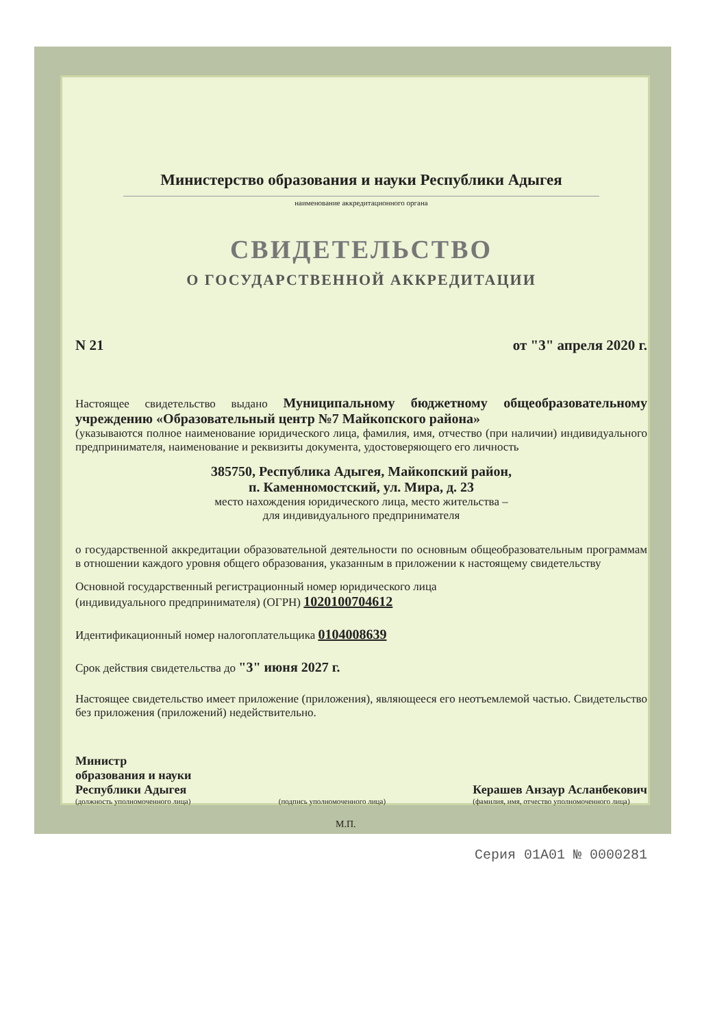Министерство образования и науки Республики Адыгея
наименование аккредитационного органа
СВИДЕТЕЛЬСТВО
О ГОСУДАРСТВЕННОЙ АККРЕДИТАЦИИ
N 21 от "3" апреля 2020 г.
Настоящее свидетельство выдано Муниципальному бюджетному общеобразовательному учреждению «Образовательный центр №7 Майкопского района»
(указываются полное наименование юридического лица, фамилия, имя, отчество (при наличии) индивидуального предпринимателя, наименование и реквизиты документа, удостоверяющего его личность
385750, Республика Адыгея, Майкопский район,
п. Каменномостский, ул. Мира, д. 23
место нахождения юридического лица, место жительства –
для индивидуального предпринимателя
о государственной аккредитации образовательной деятельности по основным общеобразовательным программам в отношении каждого уровня общего образования, указанным в приложении к настоящему свидетельству
Основной государственный регистрационный номер юридического лица
(индивидуального предпринимателя) (ОГРН) 1020100704612
Идентификационный номер налогоплательщика 0104008639
Срок действия свидетельства до "3" июня 2027 г.
Настоящее свидетельство имеет приложение (приложения), являющееся его неотъемлемой частью. Свидетельство без приложения (приложений) недействительно.
Министр
образования и науки
Республики Адыгея
(должность уполномоченного лица)
(подпись уполномоченного лица)
Керашев Анзаур Асланбекович
(фамилия, имя, отчество уполномоченного лица)
М.П.
Серия 01А01 № 0000281